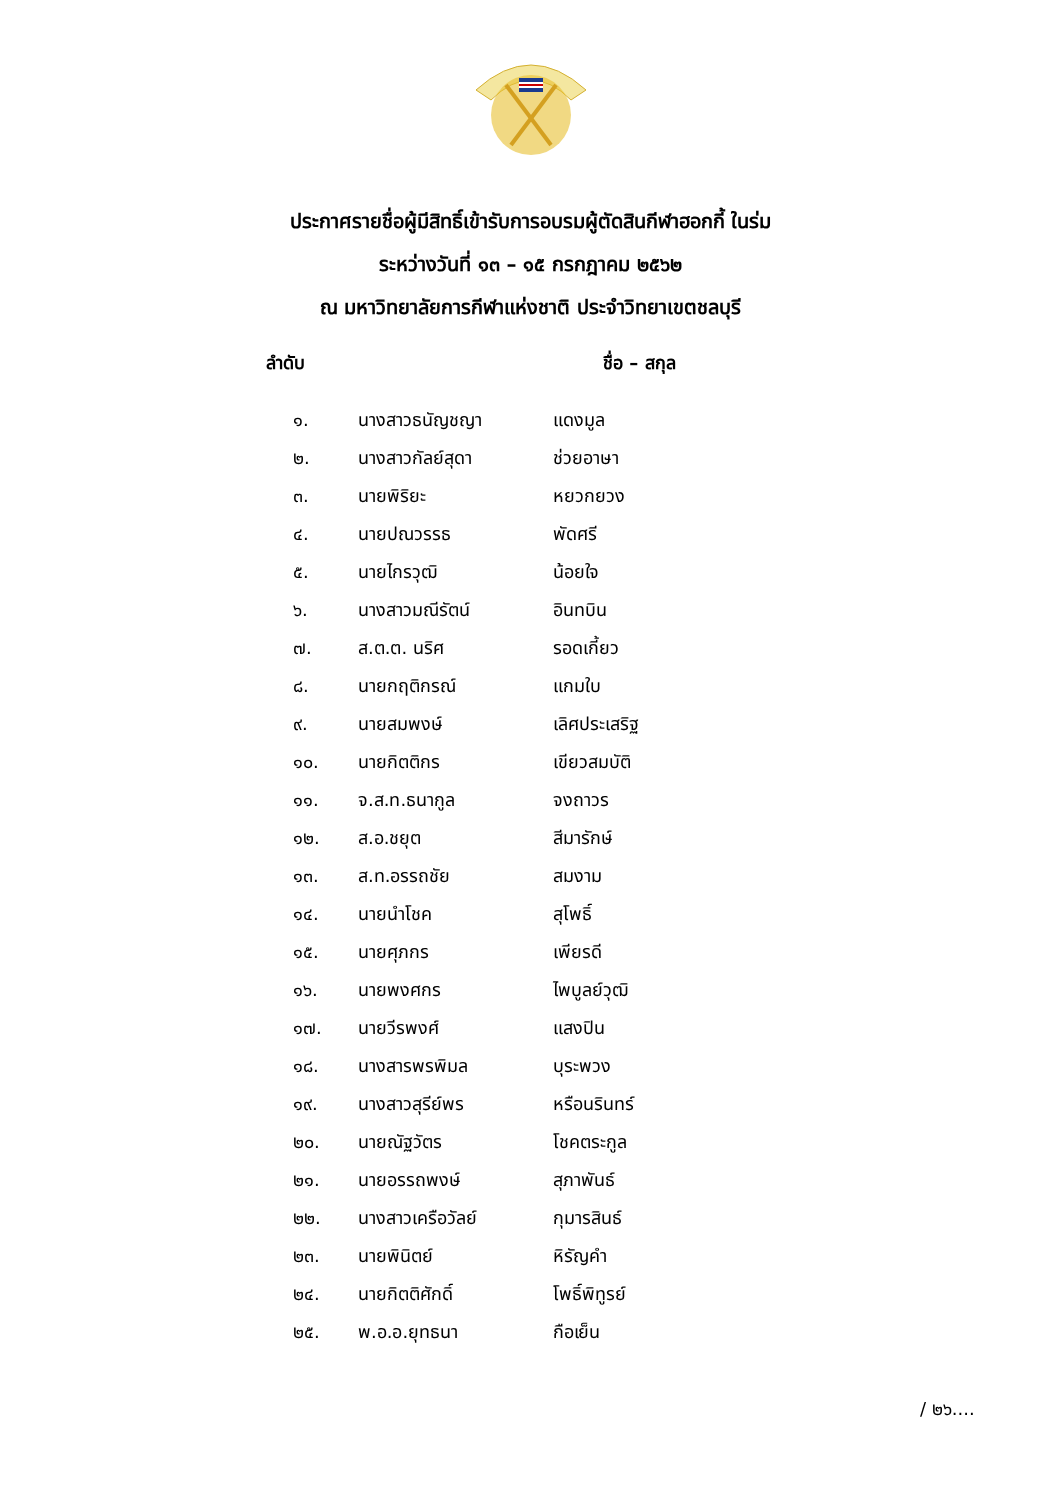ประกาศรายชื่อผู้มีสิทธิ์เข้ารับการอบรมผู้ตัดสินกีฬาฮอกกี้ ในร่ม
ระหว่างวันที่ ๑๓ – ๑๕ กรกฎาคม ๒๕๖๒
ณ มหาวิทยาลัยการกีฬาแห่งชาติ ประจำวิทยาเขตชลบุรี
| ลำดับ | | ชื่อ – สกุล |
| --- | --- | --- |
| ๑. | นางสาวธนัญชญา | แดงมูล |
| ๒. | นางสาวกัลย์สุดา | ช่วยอาษา |
| ๓. | นายพิริยะ | หยวกยวง |
| ๔. | นายปณวรรธ | พัดศรี |
| ๕. | นายไกรวุฒิ | น้อยใจ |
| ๖. | นางสาวมณีรัตน์ | อินทบิน |
| ๗. | ส.ต.ต. นริศ | รอดเกี้ยว |
| ๘. | นายกฤติกรณ์ | แกมใบ |
| ๙. | นายสมพงษ์ | เลิศประเสริฐ |
| ๑๐. | นายกิตติกร | เขียวสมบัติ |
| ๑๑. | จ.ส.ท.ธนากูล | จงถาวร |
| ๑๒. | ส.อ.ชยุต | สีมารักษ์ |
| ๑๓. | ส.ท.อรรถชัย | สมงาม |
| ๑๔. | นายนำโชค | สุโพธิ์ |
| ๑๕. | นายศุภกร | เพียรดี |
| ๑๖. | นายพงศกร | ไพบูลย์วุฒิ |
| ๑๗. | นายวีรพงศ์ | แสงปิน |
| ๑๘. | นางสารพรพิมล | บุระพวง |
| ๑๙. | นางสาวสุรีย์พร | หรือนรินทร์ |
| ๒๐. | นายณัฐวัตร | โชคตระกูล |
| ๒๑. | นายอรรถพงษ์ | สุภาพันธ์ |
| ๒๒. | นางสาวเครือวัลย์ | กุมารสินธ์ |
| ๒๓. | นายพินิตย์ | หิรัญคำ |
| ๒๔. | นายกิตติศักดิ์ | โพธิ์พิทูรย์ |
| ๒๕. | พ.อ.อ.ยุทธนา | กือเย็น |
/ ๒๖....